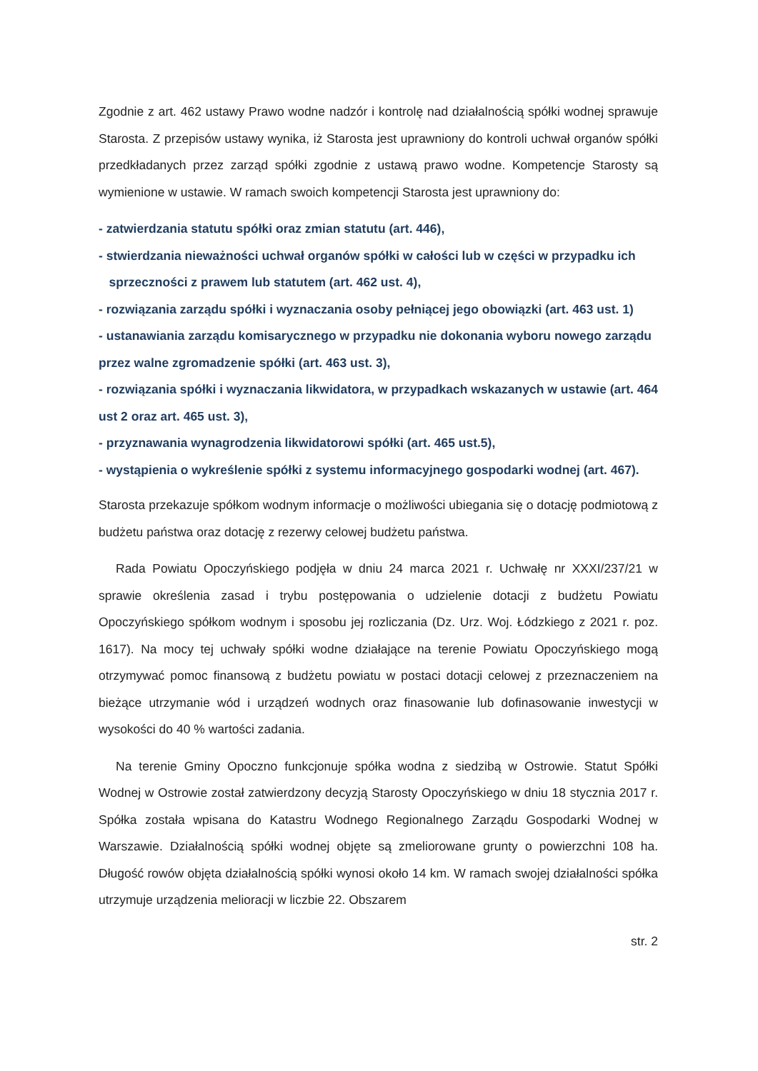Zgodnie z art. 462 ustawy Prawo wodne nadzór i kontrolę nad działalnością spółki wodnej sprawuje Starosta. Z przepisów ustawy wynika, iż Starosta jest uprawniony do kontroli uchwał organów spółki przedkładanych przez zarząd spółki zgodnie z ustawą prawo wodne. Kompetencje Starosty są wymienione w ustawie. W ramach swoich kompetencji Starosta jest uprawniony do:
- zatwierdzania statutu spółki oraz zmian statutu (art. 446),
- stwierdzania nieważności uchwał organów spółki w całości lub w części w przypadku ich
sprzeczności z prawem lub statutem (art. 462 ust. 4),
- rozwiązania zarządu spółki i wyznaczania osoby pełniącej jego obowiązki (art. 463 ust. 1)
- ustanawiania zarządu komisarycznego w przypadku nie dokonania wyboru nowego zarządu przez walne zgromadzenie spółki (art. 463 ust. 3),
- rozwiązania spółki i wyznaczania likwidatora, w przypadkach wskazanych w ustawie (art. 464 ust 2 oraz art. 465 ust. 3),
- przyznawania wynagrodzenia likwidatorowi spółki (art. 465 ust.5),
- wystąpienia o wykreślenie spółki z systemu informacyjnego gospodarki wodnej (art. 467).
Starosta przekazuje spółkom wodnym informacje o możliwości ubiegania się o dotację podmiotową z budżetu państwa oraz dotację z rezerwy celowej budżetu państwa.
Rada Powiatu Opoczyńskiego podjęła w dniu 24 marca 2021 r. Uchwałę nr XXXI/237/21 w sprawie określenia zasad i trybu postępowania o udzielenie dotacji z budżetu Powiatu Opoczyńskiego spółkom wodnym i sposobu jej rozliczania (Dz. Urz. Woj. Łódzkiego z 2021 r. poz. 1617). Na mocy tej uchwały spółki wodne działające na terenie Powiatu Opoczyńskiego mogą otrzymywać pomoc finansową z budżetu powiatu w postaci dotacji celowej z przeznaczeniem na bieżące utrzymanie wód i urządzeń wodnych oraz finasowanie lub dofinasowanie inwestycji w wysokości do 40 % wartości zadania.
Na terenie Gminy Opoczno funkcjonuje spółka wodna z siedzibą w Ostrowie. Statut Spółki Wodnej w Ostrowie został zatwierdzony decyzją Starosty Opoczyńskiego w dniu 18 stycznia 2017 r. Spółka została wpisana do Katastru Wodnego Regionalnego Zarządu Gospodarki Wodnej w Warszawie. Działalnością spółki wodnej objęte są zmeliorowane grunty o powierzchni 108 ha. Długość rowów objęta działalnością spółki wynosi około 14 km. W ramach swojej działalności spółka utrzymuje urządzenia melioracji w liczbie 22. Obszarem
str. 2